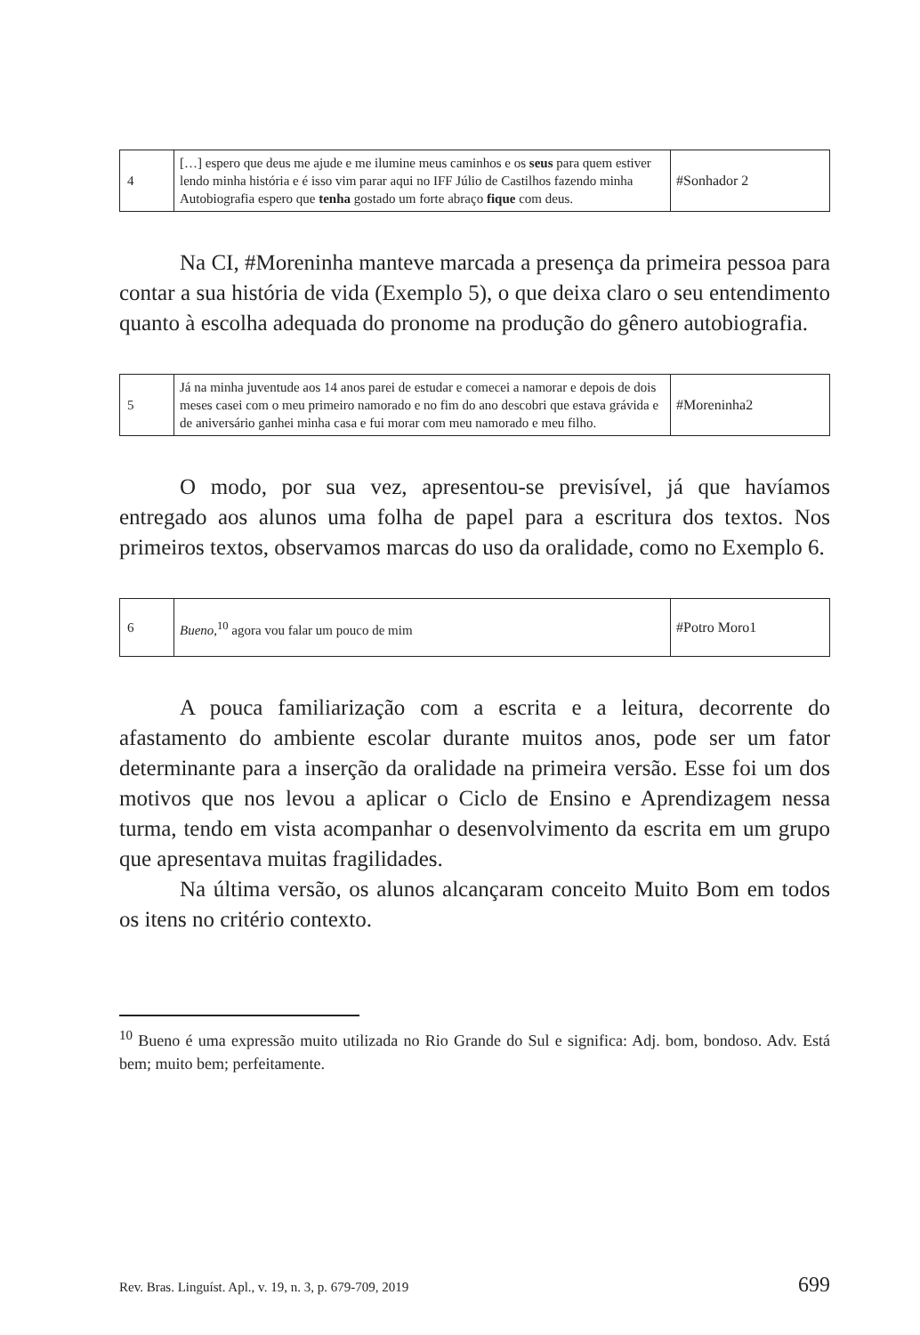| 4 | […] espero que deus me ajude e me ilumine meus caminhos e os seus para quem estiver lendo minha história e é isso vim parar aqui no IFF Júlio de Castilhos fazendo minha Autobiografia espero que tenha gostado um forte abraço fique com deus. | #Sonhador 2 |
Na CI, #Moreninha manteve marcada a presença da primeira pessoa para contar a sua história de vida (Exemplo 5), o que deixa claro o seu entendimento quanto à escolha adequada do pronome na produção do gênero autobiografia.
| 5 | Já na minha juventude aos 14 anos parei de estudar e comecei a namorar e depois de dois meses casei com o meu primeiro namorado e no fim do ano descobri que estava grávida e de aniversário ganhei minha casa e fui morar com meu namorado e meu filho. | #Moreninha2 |
O modo, por sua vez, apresentou-se previsível, já que havíamos entregado aos alunos uma folha de papel para a escritura dos textos. Nos primeiros textos, observamos marcas do uso da oralidade, como no Exemplo 6.
| 6 | Bueno ,<sup>10</sup> agora vou falar um pouco de mim | #Potro Moro1 |
A pouca familiarização com a escrita e a leitura, decorrente do afastamento do ambiente escolar durante muitos anos, pode ser um fator determinante para a inserção da oralidade na primeira versão. Esse foi um dos motivos que nos levou a aplicar o Ciclo de Ensino e Aprendizagem nessa turma, tendo em vista acompanhar o desenvolvimento da escrita em um grupo que apresentava muitas fragilidades.
Na última versão, os alunos alcançaram conceito Muito Bom em todos os itens no critério contexto.
<sup>10</sup> Bueno é uma expressão muito utilizada no Rio Grande do Sul e significa: Adj. bom, bondoso. Adv. Está bem; muito bem; perfeitamente.
Rev. Bras. Linguíst. Apl., v. 19, n. 3, p. 679-709, 2019 699